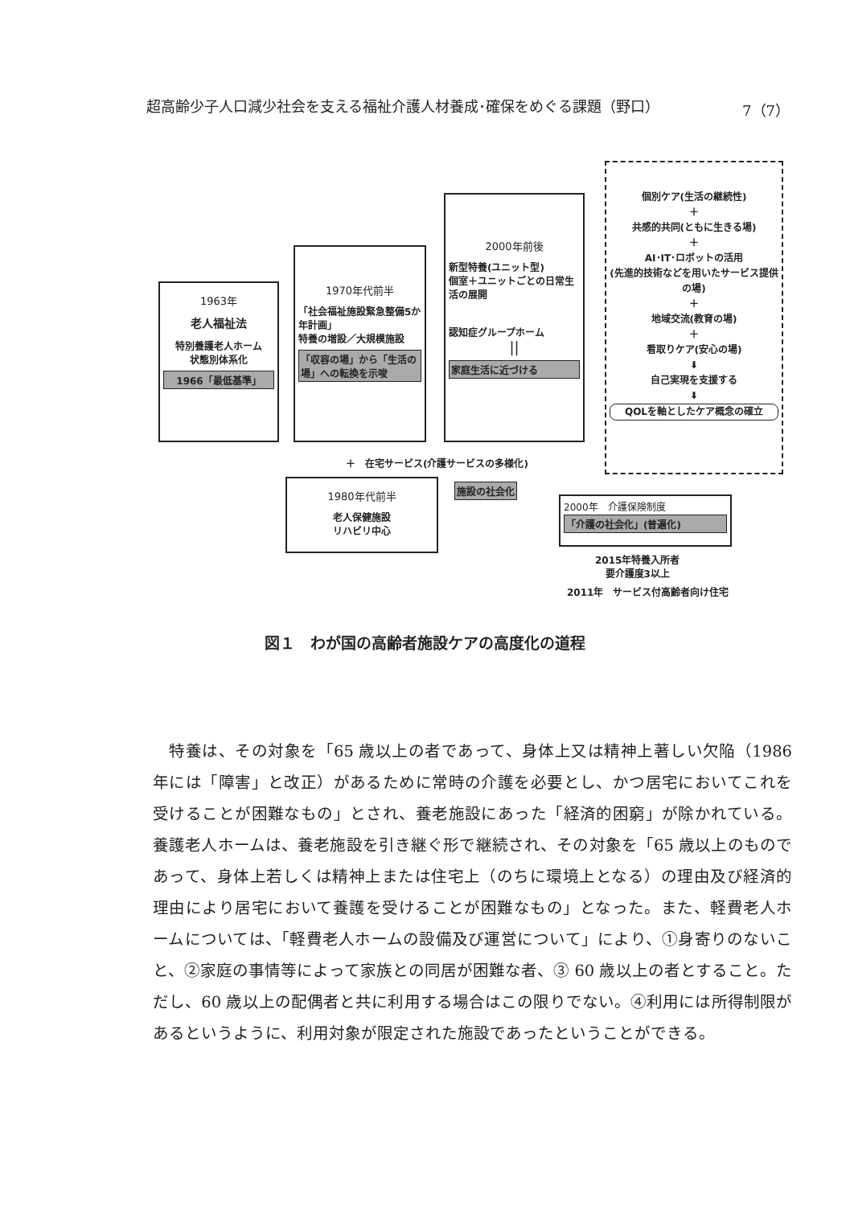超高齢少子人口減少社会を支える福祉介護人材養成･確保をめぐる課題（野口） 7（7）
1963年
老人福祉法
特別養護老人ホーム
状態別体系化
1966「最低基準」
1970年代前半
「社会福祉施設緊急整備5か年計画」
特養の増設／大規模施設
「収容の場」から「生活の場」への転換を示唆
2000年前後
新型特養(ユニット型)
個室＋ユニットごとの日常生活の展開
認知症グループホーム
||
家庭生活に近づける
個別ケア(生活の継続性)
＋
共感的共同(ともに生きる場)
＋
AI･IT･ロボットの活用
(先進的技術などを用いたサービス提供の場)
＋
地域交流(教育の場)
＋
看取りケア(安心の場)
⬇
自己実現を支援する
⬇
QOLを軸としたケア概念の確立
＋　在宅サービス(介護サービスの多様化)
1980年代前半
老人保健施設
リハビリ中心
施設の社会化
2000年　介護保険制度
「介護の社会化」(普遍化)
2015年特養入所者
要介護度3以上
2011年　サービス付高齢者向け住宅
図１　わが国の高齢者施設ケアの高度化の道程
　特養は、その対象を「65 歳以上の者であって、身体上又は精神上著しい欠陥（1986 年には「障害」と改正）があるために常時の介護を必要とし、かつ居宅においてこれを受けることが困難なもの」とされ、養老施設にあった「経済的困窮」が除かれている。養護老人ホームは、養老施設を引き継ぐ形で継続され、その対象を「65 歳以上のものであって、身体上若しくは精神上または住宅上（のちに環境上となる）の理由及び経済的理由により居宅において養護を受けることが困難なもの」となった。また、軽費老人ホームについては、「軽費老人ホームの設備及び運営について」により、①身寄りのないこと、②家庭の事情等によって家族との同居が困難な者、③ 60 歳以上の者とすること。ただし、60 歳以上の配偶者と共に利用する場合はこの限りでない。④利用には所得制限があるというように、利用対象が限定された施設であったということができる。